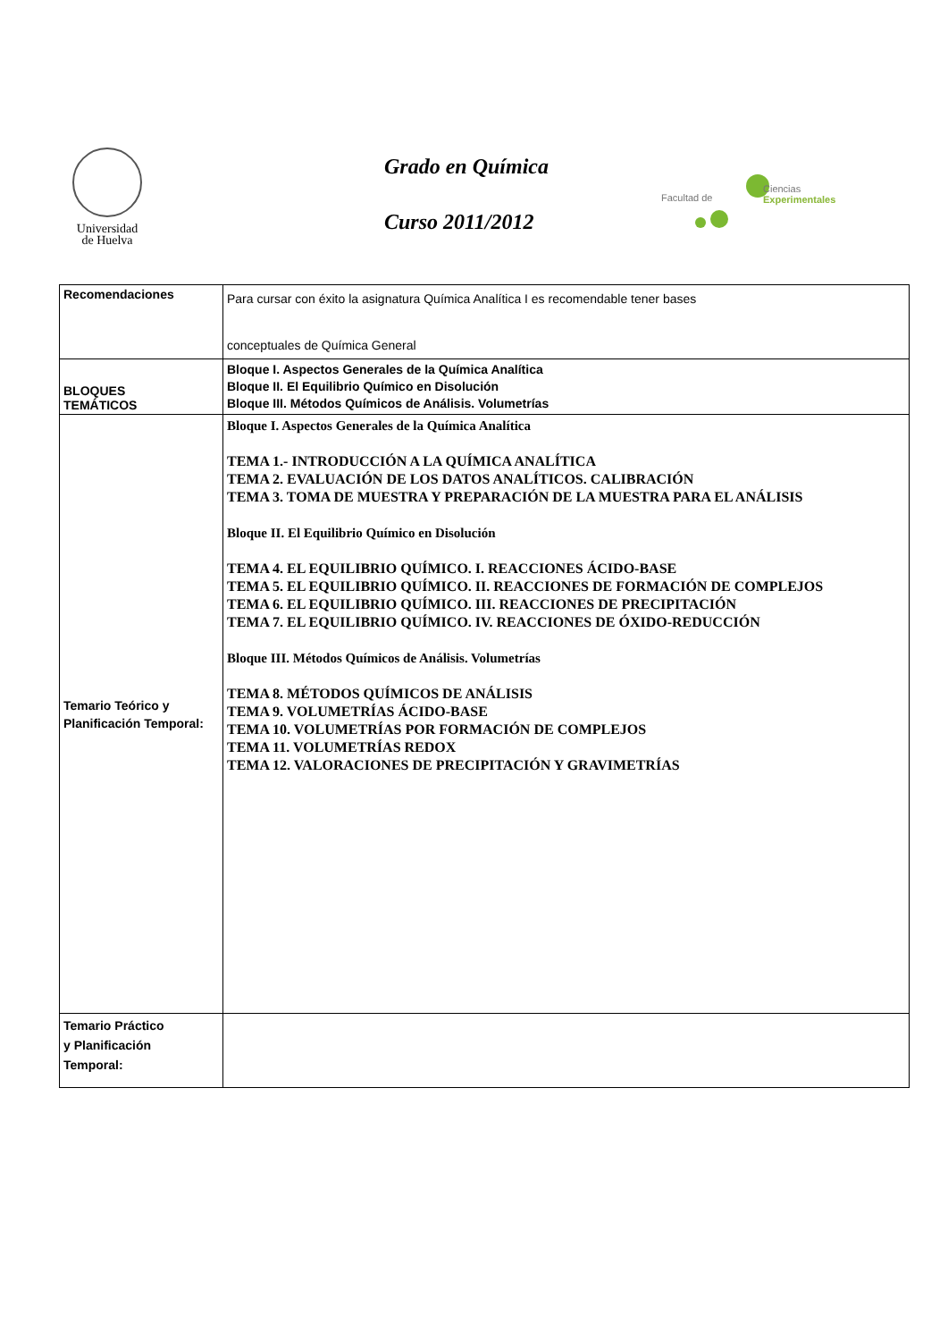Universidad
de Huelva
Grado en Química
Curso 2011/2012
Facultad de
Ciencias
Experimentales
| Recomendaciones | Para cursar con éxito la asignatura Química Analítica I es recomendable tener bases conceptuales de Química General |
| BLOQUES TEMÁTICOS | Bloque I. Aspectos Generales de la Química Analítica Bloque II. El Equilibrio Químico en Disolución Bloque III. Métodos Químicos de Análisis. Volumetrías |
| Temario Teórico y Planificación Temporal: | Bloque I. Aspectos Generales de la Química Analítica TEMA 1.- INTRODUCCIÓN A LA QUÍMICA ANALÍTICA TEMA 2. EVALUACIÓN DE LOS DATOS ANALÍTICOS. CALIBRACIÓN TEMA 3. TOMA DE MUESTRA Y PREPARACIÓN DE LA MUESTRA PARA EL ANÁLISIS Bloque II. El Equilibrio Químico en Disolución TEMA 4. EL EQUILIBRIO QUÍMICO. I. REACCIONES ÁCIDO-BASE TEMA 5. EL EQUILIBRIO QUÍMICO. II. REACCIONES DE FORMACIÓN DE COMPLEJOS TEMA 6. EL EQUILIBRIO QUÍMICO. III. REACCIONES DE PRECIPITACIÓN TEMA 7. EL EQUILIBRIO QUÍMICO. IV. REACCIONES DE ÓXIDO-REDUCCIÓN Bloque III. Métodos Químicos de Análisis. Volumetrías TEMA 8. MÉTODOS QUÍMICOS DE ANÁLISIS TEMA 9. VOLUMETRÍAS ÁCIDO-BASE TEMA 10. VOLUMETRÍAS POR FORMACIÓN DE COMPLEJOS TEMA 11. VOLUMETRÍAS REDOX TEMA 12. VALORACIONES DE PRECIPITACIÓN Y GRAVIMETRÍAS |
| Temario Práctico y Planificación Temporal: | |